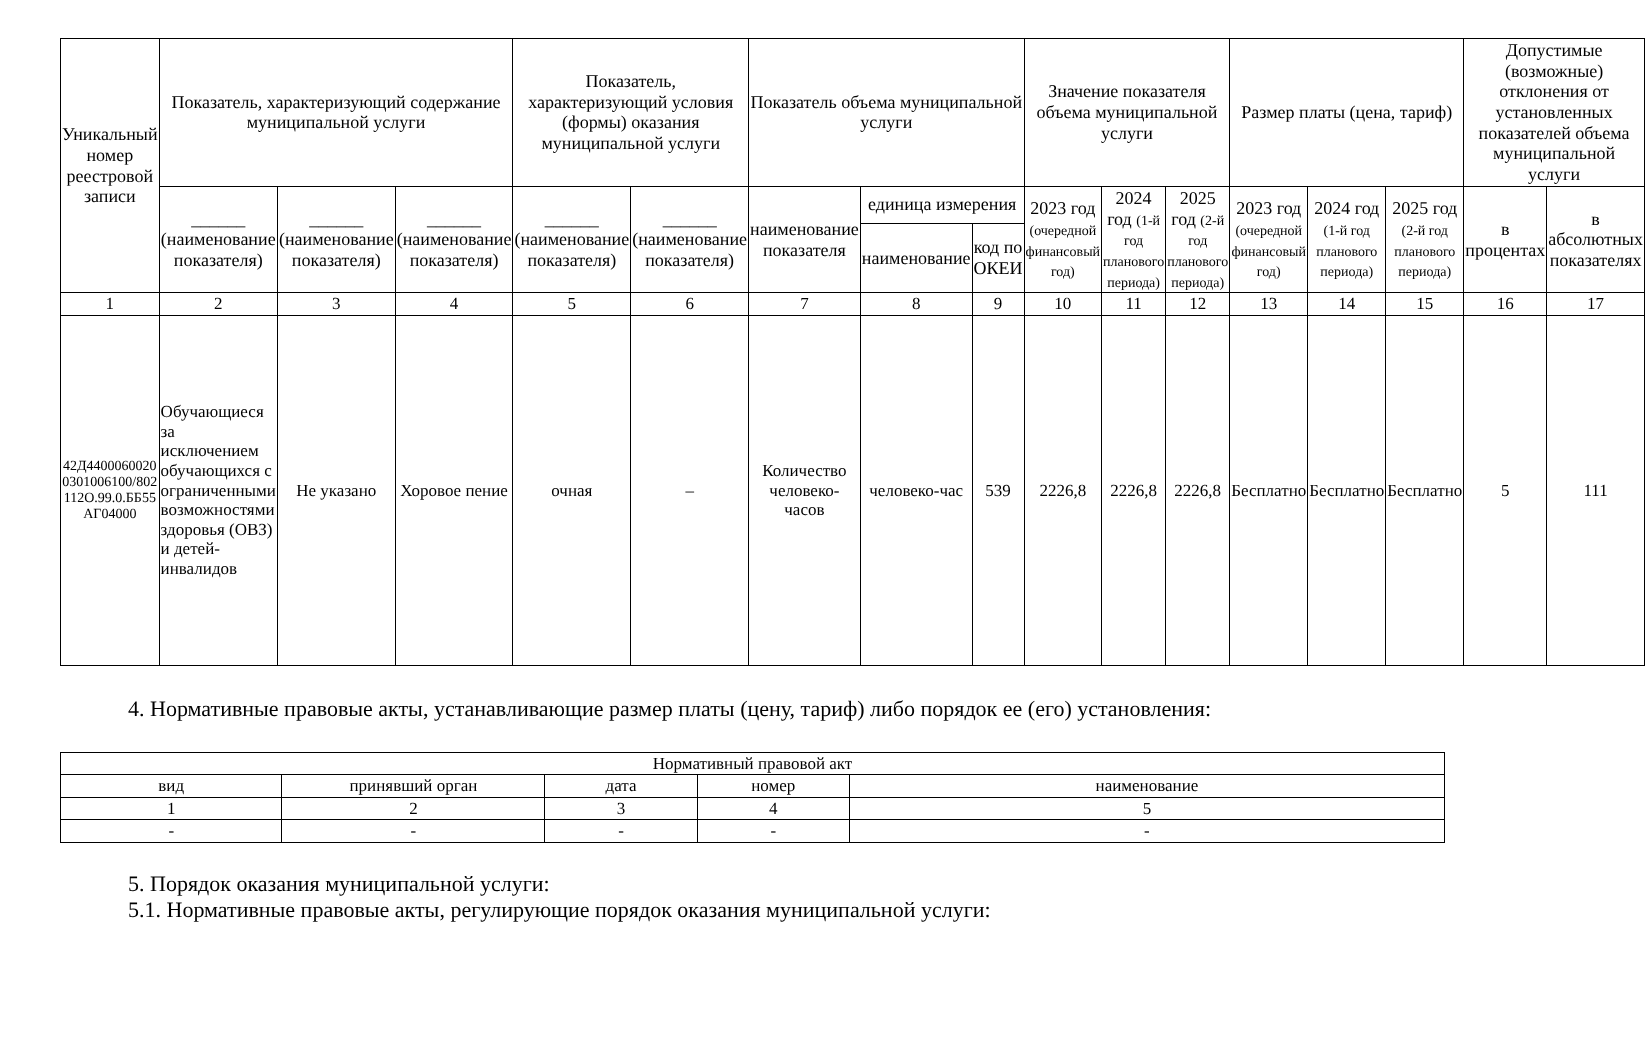| Уникальный номер реестровой записи | Показатель, характеризующий содержание муниципальной услуги | | | Показатель, характеризующий условия (формы) оказания муниципальной услуги | | Показатель объема муниципальной услуги | | | Значение показателя объема муниципальной услуги | | | Размер платы (цена, тариф) | | | Допустимые (возможные) отклонения от установленных показателей объема муниципальной услуги | |
| --- | --- | --- | --- | --- | --- | --- | --- | --- | --- | --- | --- | --- | --- | --- | --- | --- |
| | ______ (наименование показателя) | ______ (наименование показателя) | ______ (наименование показателя) | ______ (наименование показателя) | ______ (наименование показателя) | наименование показателя | единица измерения | | 2023 год (очередной финансовый год) | 2024 год (1-й год планового периода) | 2025 год (2-й год планового периода) | 2023 год (очередной финансовый год) | 2024 год (1-й год планового периода) | 2025 год (2-й год планового периода) | в процентах | в абсолютных показателях |
| | | | | | | | наименование | код по ОКЕИ | | | | | | | | |
| 1 | 2 | 3 | 4 | 5 | 6 | 7 | 8 | 9 | 10 | 11 | 12 | 13 | 14 | 15 | 16 | 17 |
| 42Д44000600200301006100/802112О.99.0.ББ55АГ04000 | Обучающиеся за исключением обучающихся с ограниченными возможностями здоровья (ОВЗ) и детей-инвалидов | Не указано | Хоровое пение | очная | – | Количество человеко-часов | человеко-час | 539 | 2226,8 | 2226,8 | 2226,8 | Бесплатно | Бесплатно | Бесплатно | 5 | 111 |
4. Нормативные правовые акты, устанавливающие размер платы (цену, тариф) либо порядок ее (его) установления:
| Нормативный правовой акт | | | | |
| --- | --- | --- | --- | --- |
| вид | принявший орган | дата | номер | наименование |
| 1 | 2 | 3 | 4 | 5 |
| - | - | - | - | - |
5. Порядок оказания муниципальной услуги:
5.1. Нормативные правовые акты, регулирующие порядок оказания муниципальной услуги: